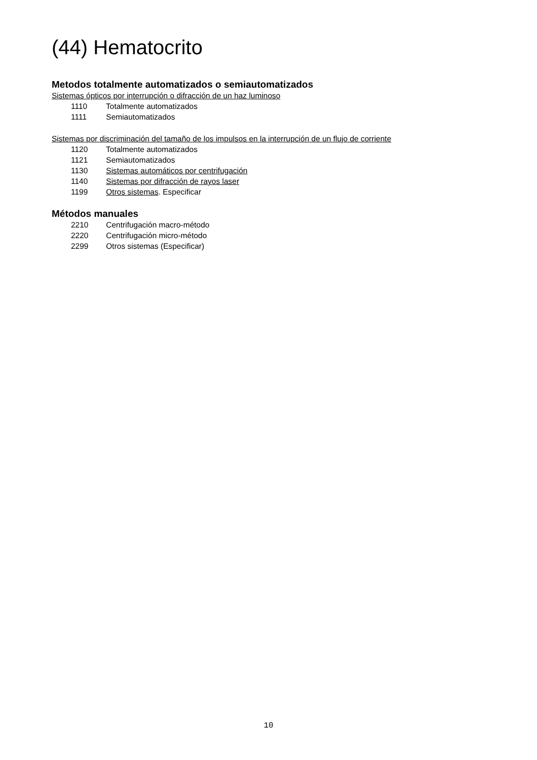(44) Hematocrito
Metodos totalmente automatizados o semiautomatizados
Sistemas ópticos por interrupción o difracción de un haz luminoso
1110 Totalmente automatizados
1111 Semiautomatizados
Sistemas por discriminación del tamaño de los impulsos en la interrupción de un flujo de corriente
1120 Totalmente automatizados
1121 Semiautomatizados
1130 Sistemas automáticos por centrifugación
1140 Sistemas por difracción de rayos laser
1199 Otros sistemas. Especificar
Métodos manuales
2210 Centrifugación macro-método
2220 Centrifugación micro-método
2299 Otros sistemas (Especificar)
10